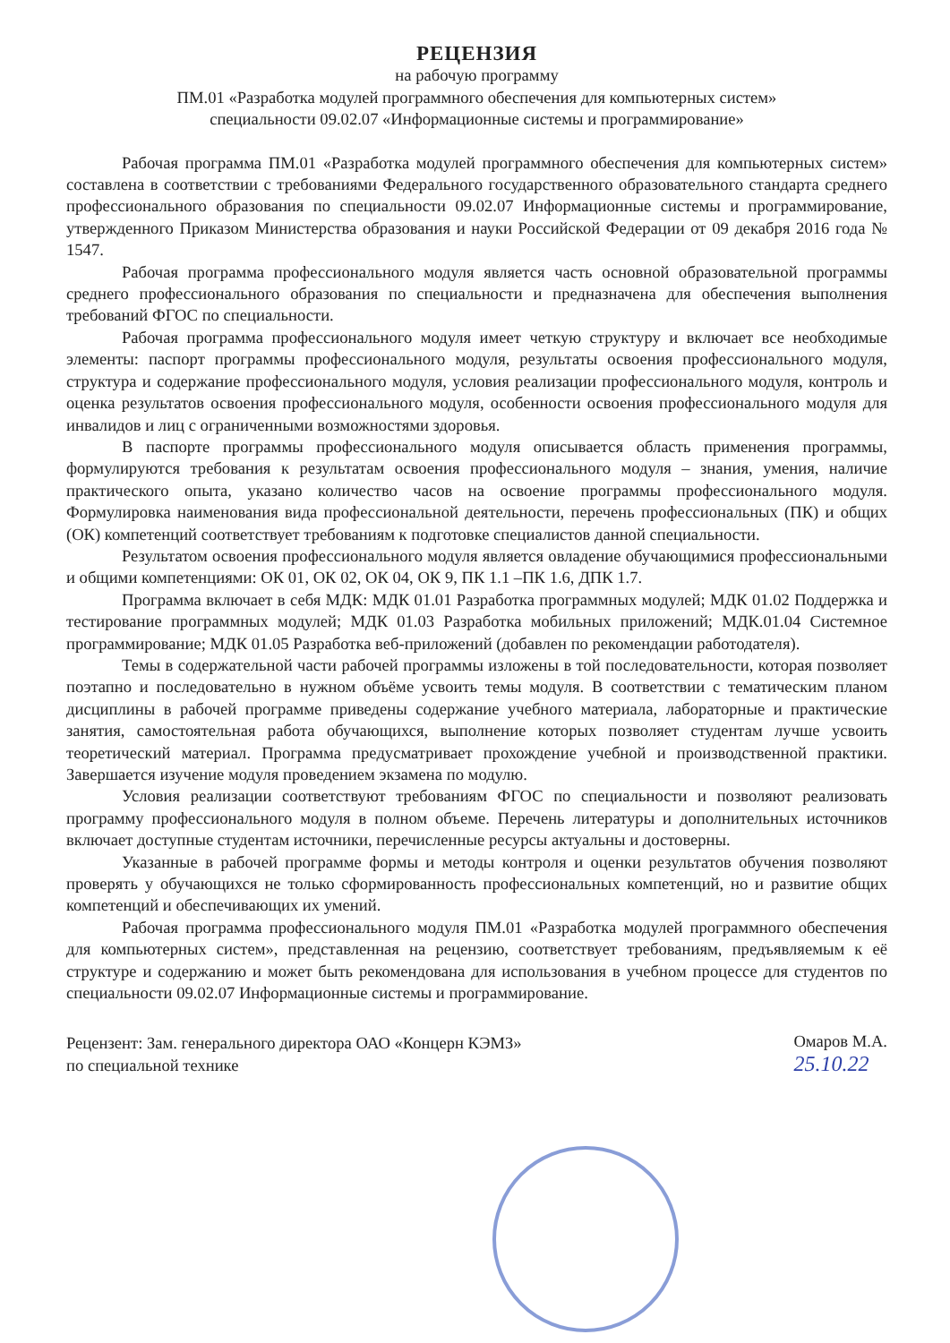РЕЦЕНЗИЯ
на рабочую программу
ПМ.01 «Разработка модулей программного обеспечения для компьютерных систем»
специальности 09.02.07 «Информационные системы и программирование»
Рабочая программа ПМ.01 «Разработка модулей программного обеспечения для компьютерных систем» составлена в соответствии с требованиями Федерального государственного образовательного стандарта среднего профессионального образования по специальности 09.02.07 Информационные системы и программирование, утвержденного Приказом Министерства образования и науки Российской Федерации от 09 декабря 2016 года № 1547.
Рабочая программа профессионального модуля является часть основной образовательной программы среднего профессионального образования по специальности и предназначена для обеспечения выполнения требований ФГОС по специальности.
Рабочая программа профессионального модуля имеет четкую структуру и включает все необходимые элементы: паспорт программы профессионального модуля, результаты освоения профессионального модуля, структура и содержание профессионального модуля, условия реализации профессионального модуля, контроль и оценка результатов освоения профессионального модуля, особенности освоения профессионального модуля для инвалидов и лиц с ограниченными возможностями здоровья.
В паспорте программы профессионального модуля описывается область применения программы, формулируются требования к результатам освоения профессионального модуля – знания, умения, наличие практического опыта, указано количество часов на освоение программы профессионального модуля. Формулировка наименования вида профессиональной деятельности, перечень профессиональных (ПК) и общих (ОК) компетенций соответствует требованиям к подготовке специалистов данной специальности.
Результатом освоения профессионального модуля является овладение обучающимися профессиональными и общими компетенциями: ОК 01, ОК 02, ОК 04, ОК 9, ПК 1.1 –ПК 1.6, ДПК 1.7.
Программа включает в себя МДК: МДК 01.01 Разработка программных модулей; МДК 01.02 Поддержка и тестирование программных модулей; МДК 01.03 Разработка мобильных приложений; МДК.01.04 Системное программирование; МДК 01.05 Разработка веб-приложений (добавлен по рекомендации работодателя).
Темы в содержательной части рабочей программы изложены в той последовательности, которая позволяет поэтапно и последовательно в нужном объёме усвоить темы модуля. В соответствии с тематическим планом дисциплины в рабочей программе приведены содержание учебного материала, лабораторные и практические занятия, самостоятельная работа обучающихся, выполнение которых позволяет студентам лучше усвоить теоретический материал. Программа предусматривает прохождение учебной и производственной практики. Завершается изучение модуля проведением экзамена по модулю.
Условия реализации соответствуют требованиям ФГОС по специальности и позволяют реализовать программу профессионального модуля в полном объеме. Перечень литературы и дополнительных источников включает доступные студентам источники, перечисленные ресурсы актуальны и достоверны.
Указанные в рабочей программе формы и методы контроля и оценки результатов обучения позволяют проверять у обучающихся не только сформированность профессиональных компетенций, но и развитие общих компетенций и обеспечивающих их умений.
Рабочая программа профессионального модуля ПМ.01 «Разработка модулей программного обеспечения для компьютерных систем», представленная на рецензию, соответствует требованиям, предъявляемым к её структуре и содержанию и может быть рекомендована для использования в учебном процессе для студентов по специальности 09.02.07 Информационные системы и программирование.
Рецензент: Зам. генерального директора ОАО «Концерн КЭМЗ»
по специальной технике
Омаров М.А.
25.10.22